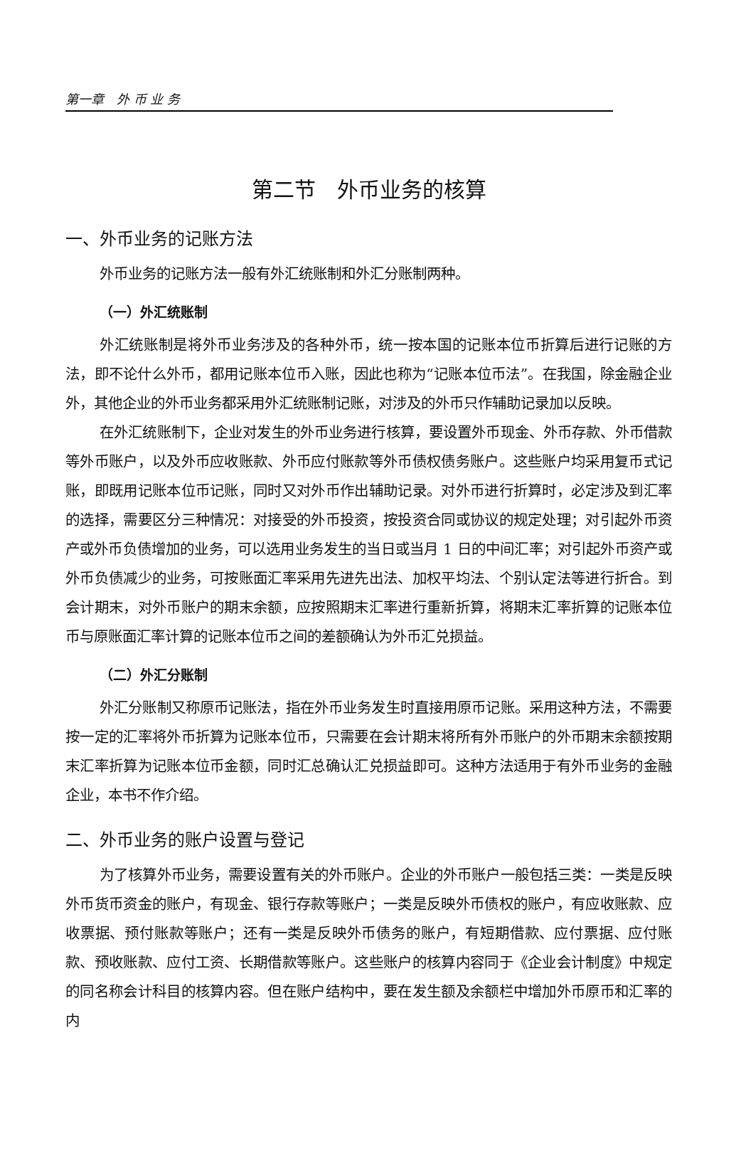第一章　外 币 业 务
第二节　外币业务的核算
一、外币业务的记账方法
外币业务的记账方法一般有外汇统账制和外汇分账制两种。
（一）外汇统账制
外汇统账制是将外币业务涉及的各种外币，统一按本国的记账本位币折算后进行记账的方法，即不论什么外币，都用记账本位币入账，因此也称为“记账本位币法”。在我国，除金融企业外，其他企业的外币业务都采用外汇统账制记账，对涉及的外币只作辅助记录加以反映。
在外汇统账制下，企业对发生的外币业务进行核算，要设置外币现金、外币存款、外币借款等外币账户，以及外币应收账款、外币应付账款等外币债权债务账户。这些账户均采用复币式记账，即既用记账本位币记账，同时又对外币作出辅助记录。对外币进行折算时，必定涉及到汇率的选择，需要区分三种情况：对接受的外币投资，按投资合同或协议的规定处理；对引起外币资产或外币负债增加的业务，可以选用业务发生的当日或当月 1 日的中间汇率；对引起外币资产或外币负债减少的业务，可按账面汇率采用先进先出法、加权平均法、个别认定法等进行折合。到会计期末，对外币账户的期末余额，应按照期末汇率进行重新折算，将期末汇率折算的记账本位币与原账面汇率计算的记账本位币之间的差额确认为外币汇兑损益。
（二）外汇分账制
外汇分账制又称原币记账法，指在外币业务发生时直接用原币记账。采用这种方法，不需要按一定的汇率将外币折算为记账本位币，只需要在会计期末将所有外币账户的外币期末余额按期末汇率折算为记账本位币金额，同时汇总确认汇兑损益即可。这种方法适用于有外币业务的金融企业，本书不作介绍。
二、外币业务的账户设置与登记
为了核算外币业务，需要设置有关的外币账户。企业的外币账户一般包括三类：一类是反映外币货币资金的账户，有现金、银行存款等账户；一类是反映外币债权的账户，有应收账款、应收票据、预付账款等账户；还有一类是反映外币债务的账户，有短期借款、应付票据、应付账款、预收账款、应付工资、长期借款等账户。这些账户的核算内容同于《企业会计制度》中规定的同名称会计科目的核算内容。但在账户结构中，要在发生额及余额栏中增加外币原币和汇率的内